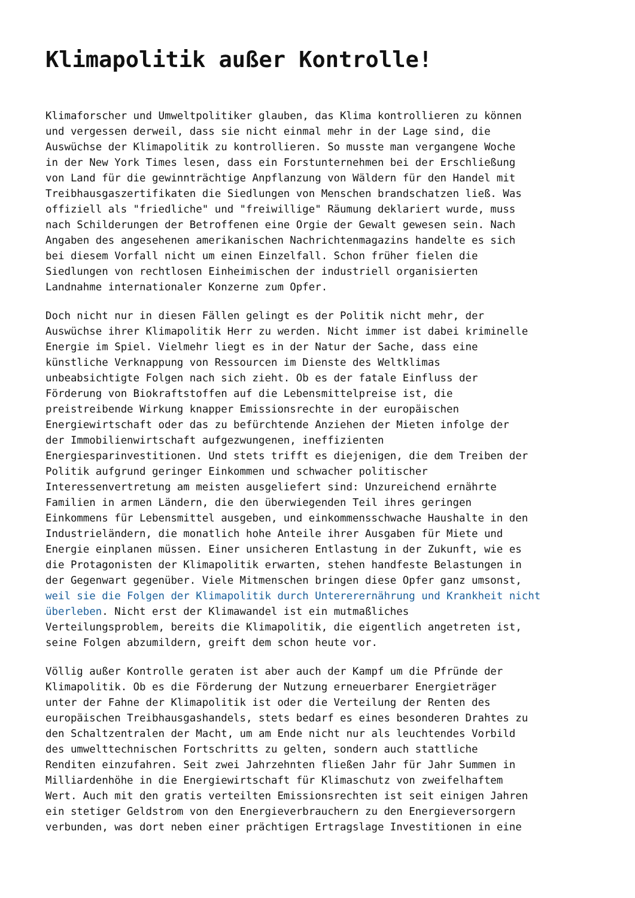Klimapolitik außer Kontrolle!
Klimaforscher und Umweltpolitiker glauben, das Klima kontrollieren zu können und vergessen derweil, dass sie nicht einmal mehr in der Lage sind, die Auswüchse der Klimapolitik zu kontrollieren. So musste man vergangene Woche in der New York Times lesen, dass ein Forstunternehmen bei der Erschließung von Land für die gewinnträchtige Anpflanzung von Wäldern für den Handel mit Treibhausgaszertifikaten die Siedlungen von Menschen brandschatzen ließ. Was offiziell als "friedliche" und "freiwillige" Räumung deklariert wurde, muss nach Schilderungen der Betroffenen eine Orgie der Gewalt gewesen sein. Nach Angaben des angesehenen amerikanischen Nachrichtenmagazins handelte es sich bei diesem Vorfall nicht um einen Einzelfall. Schon früher fielen die Siedlungen von rechtlosen Einheimischen der industriell organisierten Landnahme internationaler Konzerne zum Opfer.
Doch nicht nur in diesen Fällen gelingt es der Politik nicht mehr, der Auswüchse ihrer Klimapolitik Herr zu werden. Nicht immer ist dabei kriminelle Energie im Spiel. Vielmehr liegt es in der Natur der Sache, dass eine künstliche Verknappung von Ressourcen im Dienste des Weltklimas unbeabsichtigte Folgen nach sich zieht. Ob es der fatale Einfluss der Förderung von Biokraftstoffen auf die Lebensmittelpreise ist, die preistreibende Wirkung knapper Emissionsrechte in der europäischen Energiewirtschaft oder das zu befürchtende Anziehen der Mieten infolge der der Immobilienwirtschaft aufgezwungenen, ineffizienten Energiesparinvestitionen. Und stets trifft es diejenigen, die dem Treiben der Politik aufgrund geringer Einkommen und schwacher politischer Interessenvertretung am meisten ausgeliefert sind: Unzureichend ernährte Familien in armen Ländern, die den überwiegenden Teil ihres geringen Einkommens für Lebensmittel ausgeben, und einkommensschwache Haushalte in den Industrieländern, die monatlich hohe Anteile ihrer Ausgaben für Miete und Energie einplanen müssen. Einer unsicheren Entlastung in der Zukunft, wie es die Protagonisten der Klimapolitik erwarten, stehen handfeste Belastungen in der Gegenwart gegenüber. Viele Mitmenschen bringen diese Opfer ganz umsonst, weil sie die Folgen der Klimapolitik durch Untererernährung und Krankheit nicht überleben. Nicht erst der Klimawandel ist ein mutmaßliches Verteilungsproblem, bereits die Klimapolitik, die eigentlich angetreten ist, seine Folgen abzumildern, greift dem schon heute vor.
Völlig außer Kontrolle geraten ist aber auch der Kampf um die Pfründe der Klimapolitik. Ob es die Förderung der Nutzung erneuerbarer Energieträger unter der Fahne der Klimapolitik ist oder die Verteilung der Renten des europäischen Treibhausgashandels, stets bedarf es eines besonderen Drahtes zu den Schaltzentralen der Macht, um am Ende nicht nur als leuchtendes Vorbild des umwelttechnischen Fortschritts zu gelten, sondern auch stattliche Renditen einzufahren. Seit zwei Jahrzehnten fließen Jahr für Jahr Summen in Milliardenhöhe in die Energiewirtschaft für Klimaschutz von zweifelhaftem Wert. Auch mit den gratis verteilten Emissionsrechten ist seit einigen Jahren ein stetiger Geldstrom von den Energieverbrauchern zu den Energieversorgern verbunden, was dort neben einer prächtigen Ertragslage Investitionen in eine